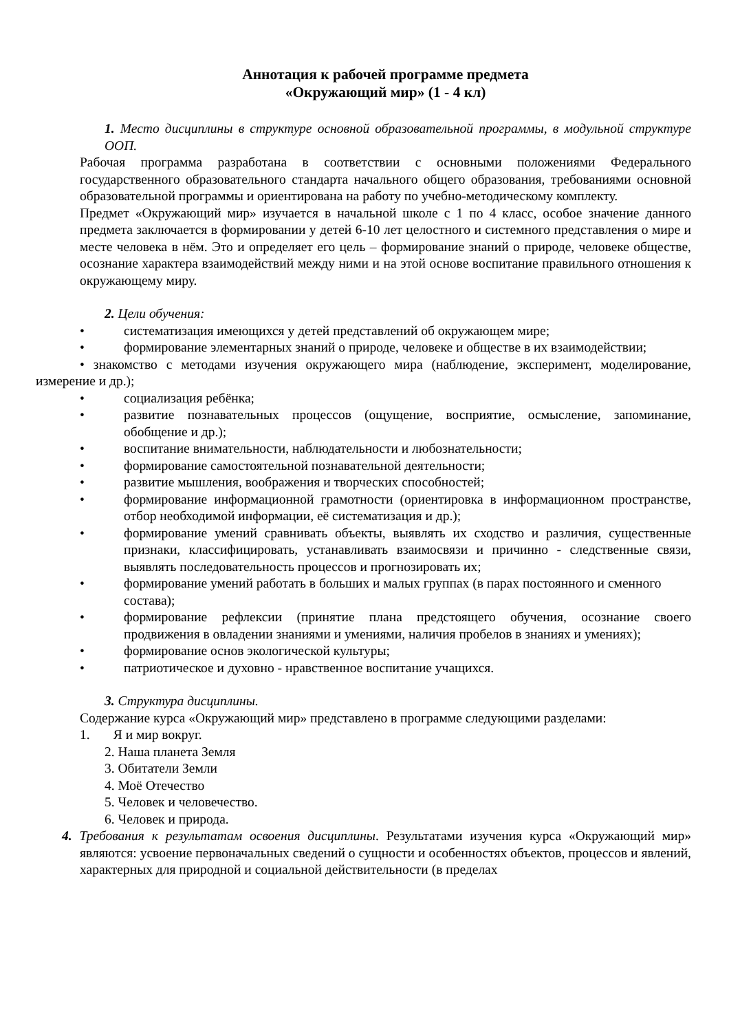Аннотация к рабочей программе предмета
«Окружающий мир» (1 - 4 кл)
1. Место дисциплины в структуре основной образовательной программы, в модульной структуре ООП.
Рабочая программа разработана в соответствии с основными положениями Федерального государственного образовательного стандарта начального общего образования, требованиями основной образовательной программы и ориентирована на работу по учебно-методическому комплекту.
Предмет «Окружающий мир» изучается в начальной школе с 1 по 4 класс, особое значение данного предмета заключается в формировании у детей 6-10 лет целостного и системного представления о мире и месте человека в нём. Это и определяет его цель – формирование знаний о природе, человеке обществе, осознание характера взаимодействий между ними и на этой основе воспитание правильного отношения к окружающему миру.
2. Цели обучения:
• систематизация имеющихся у детей представлений об окружающем мире;
• формирование элементарных знаний о природе, человеке и обществе в их взаимодействии;
• знакомство с методами изучения окружающего мира (наблюдение, эксперимент, моделирование, измерение и др.);
• социализация ребёнка;
• развитие познавательных процессов (ощущение, восприятие, осмысление, запоминание, обобщение и др.);
• воспитание внимательности, наблюдательности и любознательности;
• формирование самостоятельной познавательной деятельности;
• развитие мышления, воображения и творческих способностей;
• формирование информационной грамотности (ориентировка в информационном пространстве, отбор необходимой информации, её систематизация и др.);
• формирование умений сравнивать объекты, выявлять их сходство и различия, существенные признаки, классифицировать, устанавливать взаимосвязи и причинно - следственные связи, выявлять последовательность процессов и прогнозировать их;
• формирование умений работать в больших и малых группах (в парах постоянного и сменного состава);
• формирование рефлексии (принятие плана предстоящего обучения, осознание своего продвижения в овладении знаниями и умениями, наличия пробелов в знаниях и умениях);
• формирование основ экологической культуры;
• патриотическое и духовно - нравственное воспитание учащихся.
3. Структура дисциплины.
Содержание курса «Окружающий мир» представлено в программе следующими разделами:
1. Я и мир вокруг.
2. Наша планета Земля
3. Обитатели Земли
4. Моё Отечество
5. Человек и человечество.
6. Человек и природа.
4. Требования к результатам освоения дисциплины. Результатами изучения курса «Окружающий мир» являются: усвоение первоначальных сведений о сущности и особенностях объектов, процессов и явлений, характерных для природной и социальной действительности (в пределах